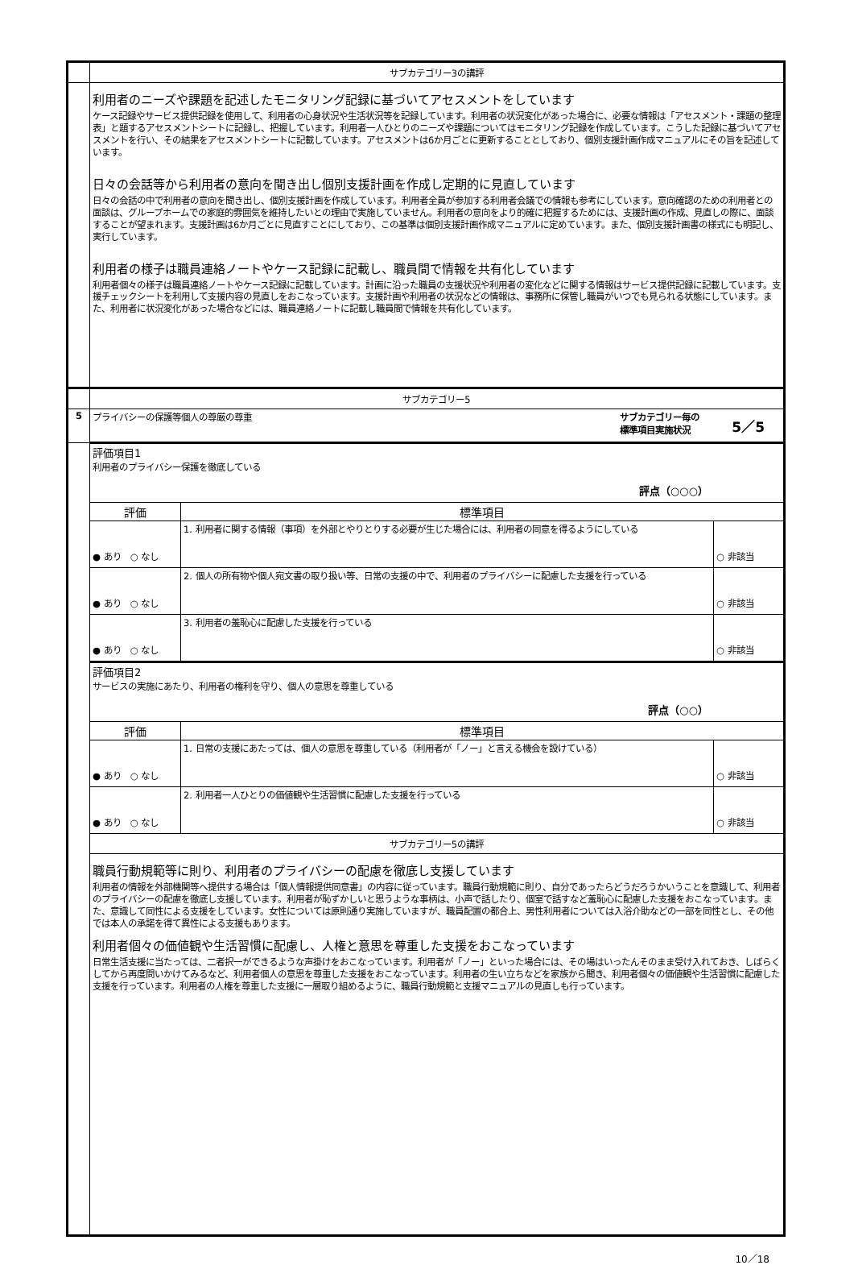| | サブカテゴリー3の講評 | | |
| | 利用者のニーズや課題を記述したモニタリング記録に基づいてアセスメントをしています ケース記録やサービス提供記録を使用して、利用者の心身状況や生活状況等を記録しています。利用者の状況変化があった場合に、必要な情報は「アセスメント・課題の整理表」と題するアセスメントシートに記録し、把握しています。利用者一人ひとりのニーズや課題についてはモニタリング記録を作成しています。こうした記録に基づいてアセスメントを行い、その結果をアセスメントシートに記載しています。アセスメントは6か月ごとに更新することとしており、個別支援計画作成マニュアルにその旨を記述しています。 日々の会話等から利用者の意向を聞き出し個別支援計画を作成し定期的に見直しています 日々の会話の中で利用者の意向を聞き出し、個別支援計画を作成しています。利用者全員が参加する利用者会議での情報も参考にしています。意向確認のための利用者との面談は、グループホームでの家庭的雰囲気を維持したいとの理由で実施していません。利用者の意向をより的確に把握するためには、支援計画の作成、見直しの際に、面談することが望まれます。支援計画は6か月ごとに見直すことにしており、この基準は個別支援計画作成マニュアルに定めています。また、個別支援計画書の様式にも明記し、実行しています。 利用者の様子は職員連絡ノートやケース記録に記載し、職員間で情報を共有化しています 利用者個々の様子は職員連絡ノートやケース記録に記載しています。計画に沿った職員の支援状況や利用者の変化などに関する情報はサービス提供記録に記載しています。支援チェックシートを利用して支援内容の見直しをおこなっています。支援計画や利用者の状況などの情報は、事務所に保管し職員がいつでも見られる状態にしています。また、利用者に状況変化があった場合などには、職員連絡ノートに記載し職員間で情報を共有化しています。 | | |
| | サブカテゴリー5 | | |
| 5 | プライバシーの保護等個人の尊厳の尊重 サブカテゴリー毎の 標準項目実施状況 5／5 | | |
| | 評価項目1 利用者のプライバシー保護を徹底している 評点（○○○） | | |
| | 評価 | 標準項目 | |
| | ● あり ○ なし | 1. 利用者に関する情報（事項）を外部とやりとりする必要が生じた場合には、利用者の同意を得るようにしている | ○ 非該当 |
| | ● あり ○ なし | 2. 個人の所有物や個人宛文書の取り扱い等、日常の支援の中で、利用者のプライバシーに配慮した支援を行っている | ○ 非該当 |
| | ● あり ○ なし | 3. 利用者の羞恥心に配慮した支援を行っている | ○ 非該当 |
| | 評価項目2 サービスの実施にあたり、利用者の権利を守り、個人の意思を尊重している 評点（○○） | | |
| | 評価 | 標準項目 | |
| | ● あり ○ なし | 1. 日常の支援にあたっては、個人の意思を尊重している（利用者が「ノー」と言える機会を設けている） | ○ 非該当 |
| | ● あり ○ なし | 2. 利用者一人ひとりの価値観や生活習慣に配慮した支援を行っている | ○ 非該当 |
| | サブカテゴリー5の講評 | | |
| | 職員行動規範等に則り、利用者のプライバシーの配慮を徹底し支援しています 利用者の情報を外部機関等へ提供する場合は「個人情報提供同意書」の内容に従っています。職員行動規範に則り、自分であったらどうだろうかいうことを意識して、利用者のプライバシーの配慮を徹底し支援しています。利用者が恥ずかしいと思うような事柄は、小声で話したり、個室で話すなど羞恥心に配慮した支援をおこなっています。また、意識して同性による支援をしています。女性については原則通り実施していますが、職員配置の都合上、男性利用者については入浴介助などの一部を同性とし、その他では本人の承諾を得て異性による支援もあります。 利用者個々の価値観や生活習慣に配慮し、人権と意思を尊重した支援をおこなっています 日常生活支援に当たっては、二者択一ができるような声掛けをおこなっています。利用者が「ノー」といった場合には、その場はいったんそのまま受け入れておき、しばらくしてから再度問いかけてみるなど、利用者個人の意思を尊重した支援をおこなっています。利用者の生い立ちなどを家族から聞き、利用者個々の価値観や生活習慣に配慮した支援を行っています。利用者の人権を尊重した支援に一層取り組めるように、職員行動規範と支援マニュアルの見直しも行っています。 | | |
10／18